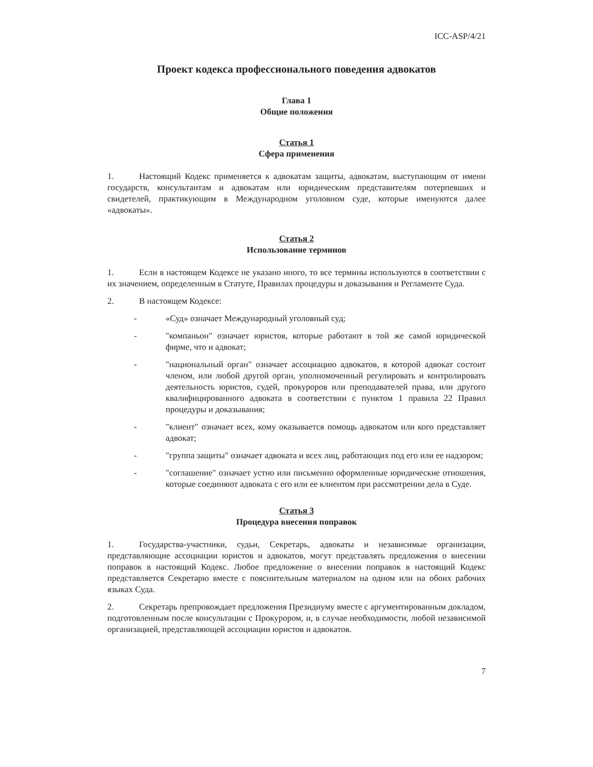ICC-ASP/4/21
Проект кодекса профессионального поведения адвокатов
Глава 1
Общие положения
Статья 1
Сфера применения
1. Настоящий Кодекс применяется к адвокатам защиты, адвокатам, выступающим от имени государств, консультантам и адвокатам или юридическим представителям потерпевших и свидетелей, практикующим в Международном уголовном суде, которые именуются далее «адвокаты».
Статья 2
Использование терминов
1. Если в настоящем Кодексе не указано иного, то все термины используются в соответствии с их значением, определенным в Статуте, Правилах процедуры и доказывания и Регламенте Суда.
2. В настоящем Кодексе:
- «Суд» означает Международный уголовный суд;
- "компаньон" означает юристов, которые работают в той же самой юридической фирме, что и адвокат;
- "национальный орган" означает ассоциацию адвокатов, в которой адвокат состоит членом, или любой другой орган, уполномоченный регулировать и контролировать деятельность юристов, судей, прокуроров или преподавателей права, или другого квалифицированного адвоката в соответствии с пунктом 1 правила 22 Правил процедуры и доказывания;
- "клиент" означает всех, кому оказывается помощь адвокатом или кого представляет адвокат;
- "группа защиты" означает адвоката и всех лиц, работающих под его или ее надзором;
- "соглашение" означает устно или письменно оформленные юридические отношения, которые соединяют адвоката с его или ее клиентом при рассмотрении дела в Суде.
Статья 3
Процедура внесения поправок
1. Государства-участники, судьи, Секретарь, адвокаты и независимые организации, представляющие ассоциации юристов и адвокатов, могут представлять предложения о внесении поправок в настоящий Кодекс. Любое предложение о внесении поправок в настоящий Кодекс представляется Секретарю вместе с пояснительным материалом на одном или на обоих рабочих языках Суда.
2. Секретарь препровождает предложения Президиуму вместе с аргументированным докладом, подготовленным после консультации с Прокурором, и, в случае необходимости, любой независимой организацией, представляющей ассоциации юристов и адвокатов.
7